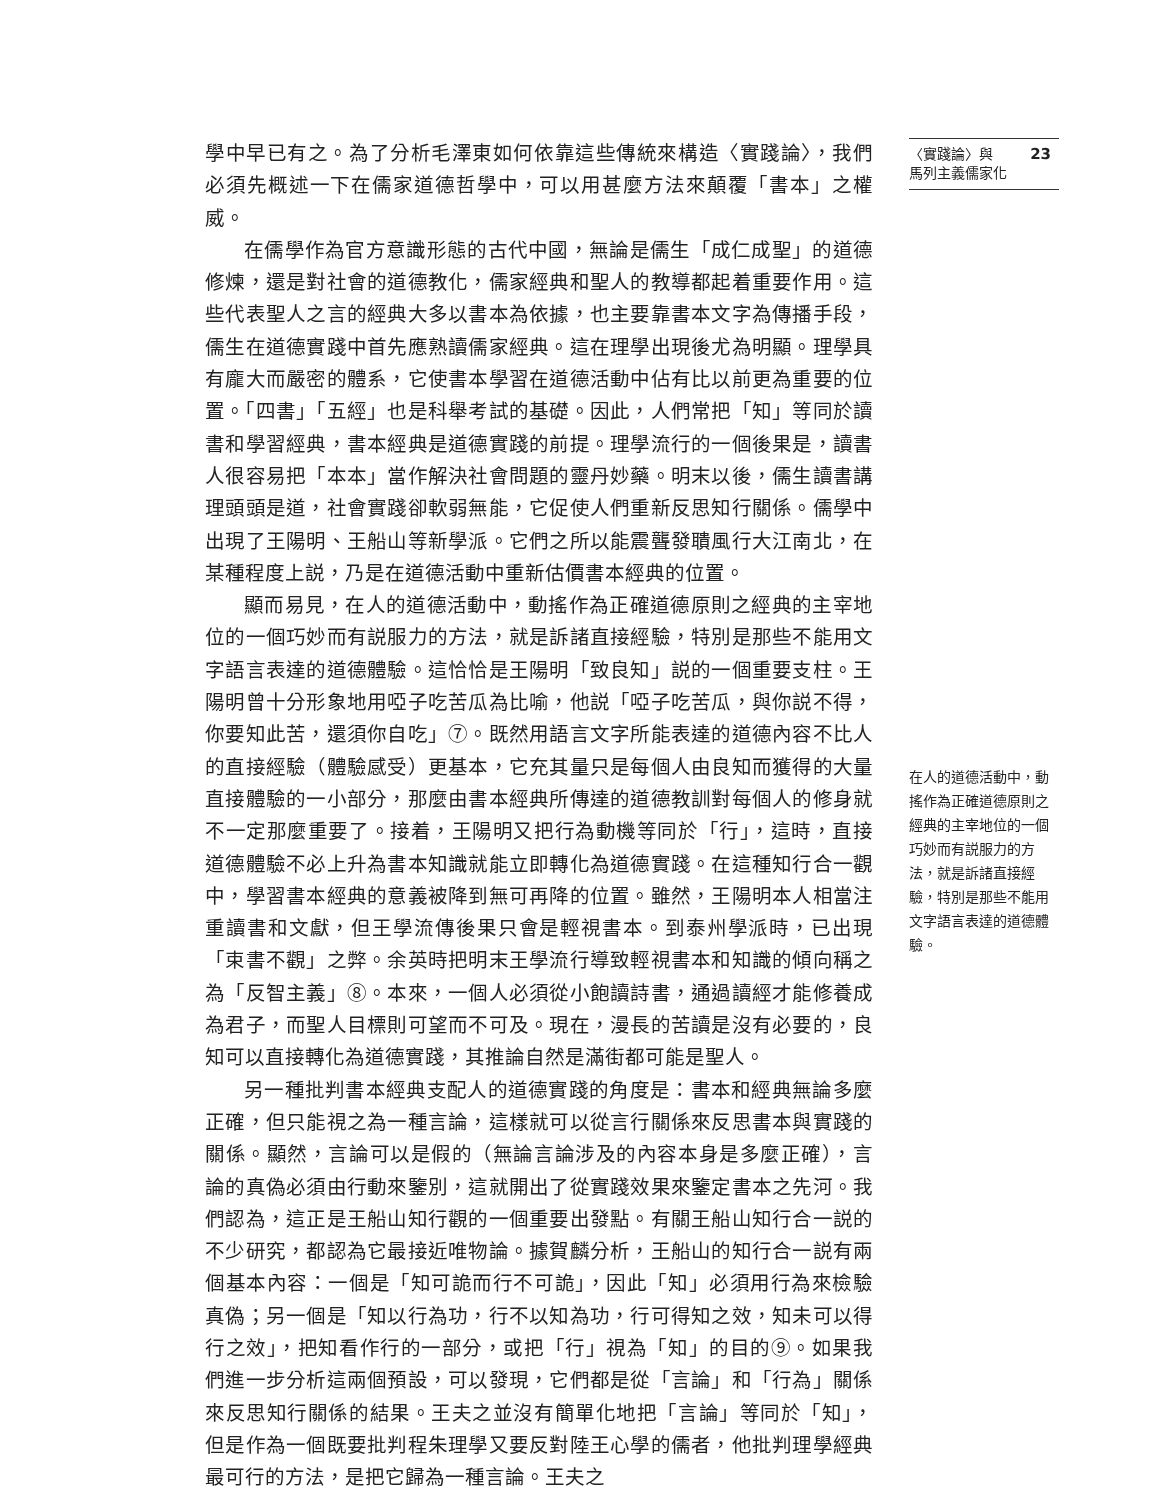學中早已有之。為了分析毛澤東如何依靠這些傳統來構造〈實踐論〉，我們必須先概述一下在儒家道德哲學中，可以用甚麼方法來顛覆「書本」之權威。
在儒學作為官方意識形態的古代中國，無論是儒生「成仁成聖」的道德修煉，還是對社會的道德教化，儒家經典和聖人的教導都起着重要作用。這些代表聖人之言的經典大多以書本為依據，也主要靠書本文字為傳播手段，儒生在道德實踐中首先應熟讀儒家經典。這在理學出現後尤為明顯。理學具有龐大而嚴密的體系，它使書本學習在道德活動中佔有比以前更為重要的位置。「四書」「五經」也是科舉考試的基礎。因此，人們常把「知」等同於讀書和學習經典，書本經典是道德實踐的前提。理學流行的一個後果是，讀書人很容易把「本本」當作解決社會問題的靈丹妙藥。明末以後，儒生讀書講理頭頭是道，社會實踐卻軟弱無能，它促使人們重新反思知行關係。儒學中出現了王陽明、王船山等新學派。它們之所以能震聾發聵風行大江南北，在某種程度上説，乃是在道德活動中重新估價書本經典的位置。
顯而易見，在人的道德活動中，動搖作為正確道德原則之經典的主宰地位的一個巧妙而有説服力的方法，就是訴諸直接經驗，特別是那些不能用文字語言表達的道德體驗。這恰恰是王陽明「致良知」説的一個重要支柱。王陽明曾十分形象地用啞子吃苦瓜為比喻，他説「啞子吃苦瓜，與你説不得，你要知此苦，還須你自吃」⑦。既然用語言文字所能表達的道德內容不比人的直接經驗（體驗感受）更基本，它充其量只是每個人由良知而獲得的大量直接體驗的一小部分，那麼由書本經典所傳達的道德教訓對每個人的修身就不一定那麼重要了。接着，王陽明又把行為動機等同於「行」，這時，直接道德體驗不必上升為書本知識就能立即轉化為道德實踐。在這種知行合一觀中，學習書本經典的意義被降到無可再降的位置。雖然，王陽明本人相當注重讀書和文獻，但王學流傳後果只會是輕視書本。到泰州學派時，已出現「束書不觀」之弊。余英時把明末王學流行導致輕視書本和知識的傾向稱之為「反智主義」⑧。本來，一個人必須從小飽讀詩書，通過讀經才能修養成為君子，而聖人目標則可望而不可及。現在，漫長的苦讀是沒有必要的，良知可以直接轉化為道德實踐，其推論自然是滿街都可能是聖人。
另一種批判書本經典支配人的道德實踐的角度是：書本和經典無論多麼正確，但只能視之為一種言論，這樣就可以從言行關係來反思書本與實踐的關係。顯然，言論可以是假的（無論言論涉及的內容本身是多麼正確），言論的真偽必須由行動來鑒別，這就開出了從實踐效果來鑒定書本之先河。我們認為，這正是王船山知行觀的一個重要出發點。有關王船山知行合一説的不少研究，都認為它最接近唯物論。據賀麟分析，王船山的知行合一説有兩個基本內容：一個是「知可詭而行不可詭」，因此「知」必須用行為來檢驗真偽；另一個是「知以行為功，行不以知為功，行可得知之效，知未可以得行之效」，把知看作行的一部分，或把「行」視為「知」的目的⑨。如果我們進一步分析這兩個預設，可以發現，它們都是從「言論」和「行為」關係來反思知行關係的結果。王夫之並沒有簡單化地把「言論」等同於「知」，但是作為一個既要批判程朱理學又要反對陸王心學的儒者，他批判理學經典最可行的方法，是把它歸為一種言論。王夫之
〈實踐論〉與
馬列主義儒家化 23
在人的道德活動中，動搖作為正確道德原則之經典的主宰地位的一個巧妙而有説服力的方法，就是訴諸直接經驗，特別是那些不能用文字語言表達的道德體驗。